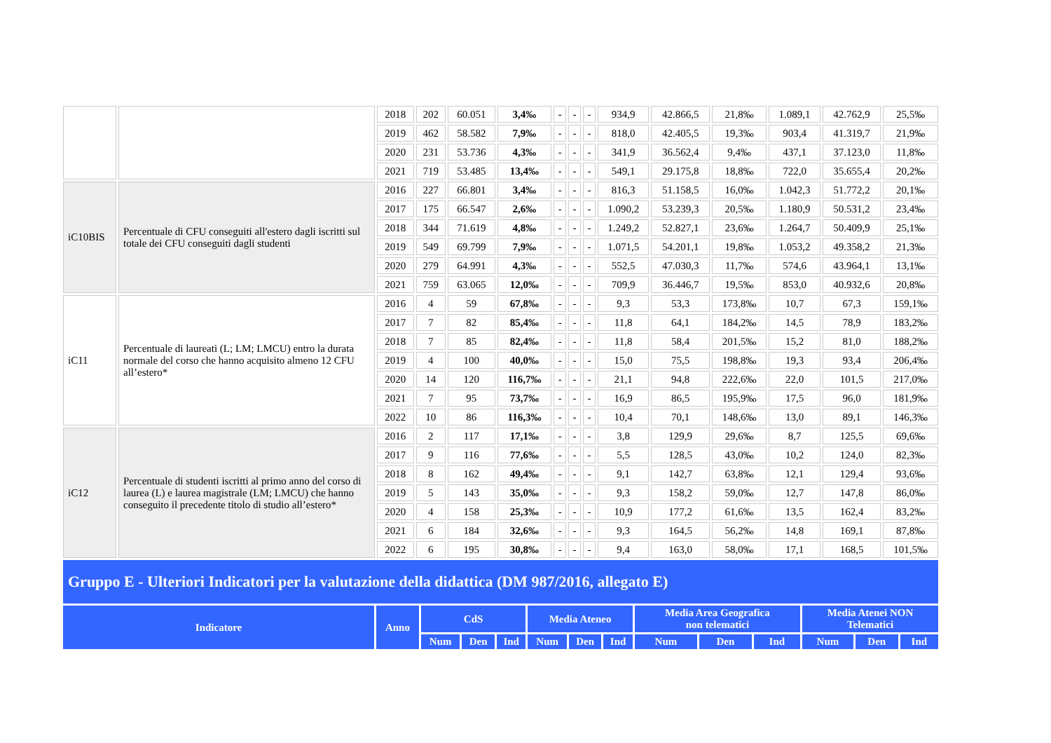| | | 2018 | 202 | 60.051 | 3,4‰ | - | - | - | 934,9 | 42.866,5 | 21,8‰ | 1.089,1 | 42.762,9 | 25,5‰ |
| | | 2019 | 462 | 58.582 | 7,9‰ | - | - | - | 818,0 | 42.405,5 | 19,3‰ | 903,4 | 41.319,7 | 21,9‰ |
| | | 2020 | 231 | 53.736 | 4,3‰ | - | - | - | 341,9 | 36.562,4 | 9,4‰ | 437,1 | 37.123,0 | 11,8‰ |
| | | 2021 | 719 | 53.485 | 13,4‰ | - | - | - | 549,1 | 29.175,8 | 18,8‰ | 722,0 | 35.655,4 | 20,2‰ |
| iC10BIS | Percentuale di CFU conseguiti all'estero dagli iscritti sul totale dei CFU conseguiti dagli studenti | 2016 | 227 | 66.801 | 3,4‰ | - | - | - | 816,3 | 51.158,5 | 16,0‰ | 1.042,3 | 51.772,2 | 20,1‰ |
| | | 2017 | 175 | 66.547 | 2,6‰ | - | - | - | 1.090,2 | 53.239,3 | 20,5‰ | 1.180,9 | 50.531,2 | 23,4‰ |
| | | 2018 | 344 | 71.619 | 4,8‰ | - | - | - | 1.249,2 | 52.827,1 | 23,6‰ | 1.264,7 | 50.409,9 | 25,1‰ |
| | | 2019 | 549 | 69.799 | 7,9‰ | - | - | - | 1.071,5 | 54.201,1 | 19,8‰ | 1.053,2 | 49.358,2 | 21,3‰ |
| | | 2020 | 279 | 64.991 | 4,3‰ | - | - | - | 552,5 | 47.030,3 | 11,7‰ | 574,6 | 43.964,1 | 13,1‰ |
| | | 2021 | 759 | 63.065 | 12,0‰ | - | - | - | 709,9 | 36.446,7 | 19,5‰ | 853,0 | 40.932,6 | 20,8‰ |
| iC11 | Percentuale di laureati (L; LM; LMCU) entro la durata normale del corso che hanno acquisito almeno 12 CFU all’estero* | 2016 | 4 | 59 | 67,8‰ | - | - | - | 9,3 | 53,3 | 173,8‰ | 10,7 | 67,3 | 159,1‰ |
| | | 2017 | 7 | 82 | 85,4‰ | - | - | - | 11,8 | 64,1 | 184,2‰ | 14,5 | 78,9 | 183,2‰ |
| | | 2018 | 7 | 85 | 82,4‰ | - | - | - | 11,8 | 58,4 | 201,5‰ | 15,2 | 81,0 | 188,2‰ |
| | | 2019 | 4 | 100 | 40,0‰ | - | - | - | 15,0 | 75,5 | 198,8‰ | 19,3 | 93,4 | 206,4‰ |
| | | 2020 | 14 | 120 | 116,7‰ | - | - | - | 21,1 | 94,8 | 222,6‰ | 22,0 | 101,5 | 217,0‰ |
| | | 2021 | 7 | 95 | 73,7‰ | - | - | - | 16,9 | 86,5 | 195,9‰ | 17,5 | 96,0 | 181,9‰ |
| | | 2022 | 10 | 86 | 116,3‰ | - | - | - | 10,4 | 70,1 | 148,6‰ | 13,0 | 89,1 | 146,3‰ |
| iC12 | Percentuale di studenti iscritti al primo anno del corso di laurea (L) e laurea magistrale (LM; LMCU) che hanno conseguito il precedente titolo di studio all’estero* | 2016 | 2 | 117 | 17,1‰ | - | - | - | 3,8 | 129,9 | 29,6‰ | 8,7 | 125,5 | 69,6‰ |
| | | 2017 | 9 | 116 | 77,6‰ | - | - | - | 5,5 | 128,5 | 43,0‰ | 10,2 | 124,0 | 82,3‰ |
| | | 2018 | 8 | 162 | 49,4‰ | - | - | - | 9,1 | 142,7 | 63,8‰ | 12,1 | 129,4 | 93,6‰ |
| | | 2019 | 5 | 143 | 35,0‰ | - | - | - | 9,3 | 158,2 | 59,0‰ | 12,7 | 147,8 | 86,0‰ |
| | | 2020 | 4 | 158 | 25,3‰ | - | - | - | 10,9 | 177,2 | 61,6‰ | 13,5 | 162,4 | 83,2‰ |
| | | 2021 | 6 | 184 | 32,6‰ | - | - | - | 9,3 | 164,5 | 56,2‰ | 14,8 | 169,1 | 87,8‰ |
| | | 2022 | 6 | 195 | 30,8‰ | - | - | - | 9,4 | 163,0 | 58,0‰ | 17,1 | 168,5 | 101,5‰ |
Gruppo E - Ulteriori Indicatori per la valutazione della didattica (DM 987/2016, allegato E)
| Indicatore | Anno | CdS | | | Media Ateneo | | | Media Area Geografica non telematici | | | Media Atenei NON Telematici | | |
| --- | --- | --- | --- | --- | --- | --- | --- | --- | --- | --- | --- | --- | --- |
| | | Num | Den | Ind | Num | Den | Ind | Num | Den | Ind | Num | Den | Ind |